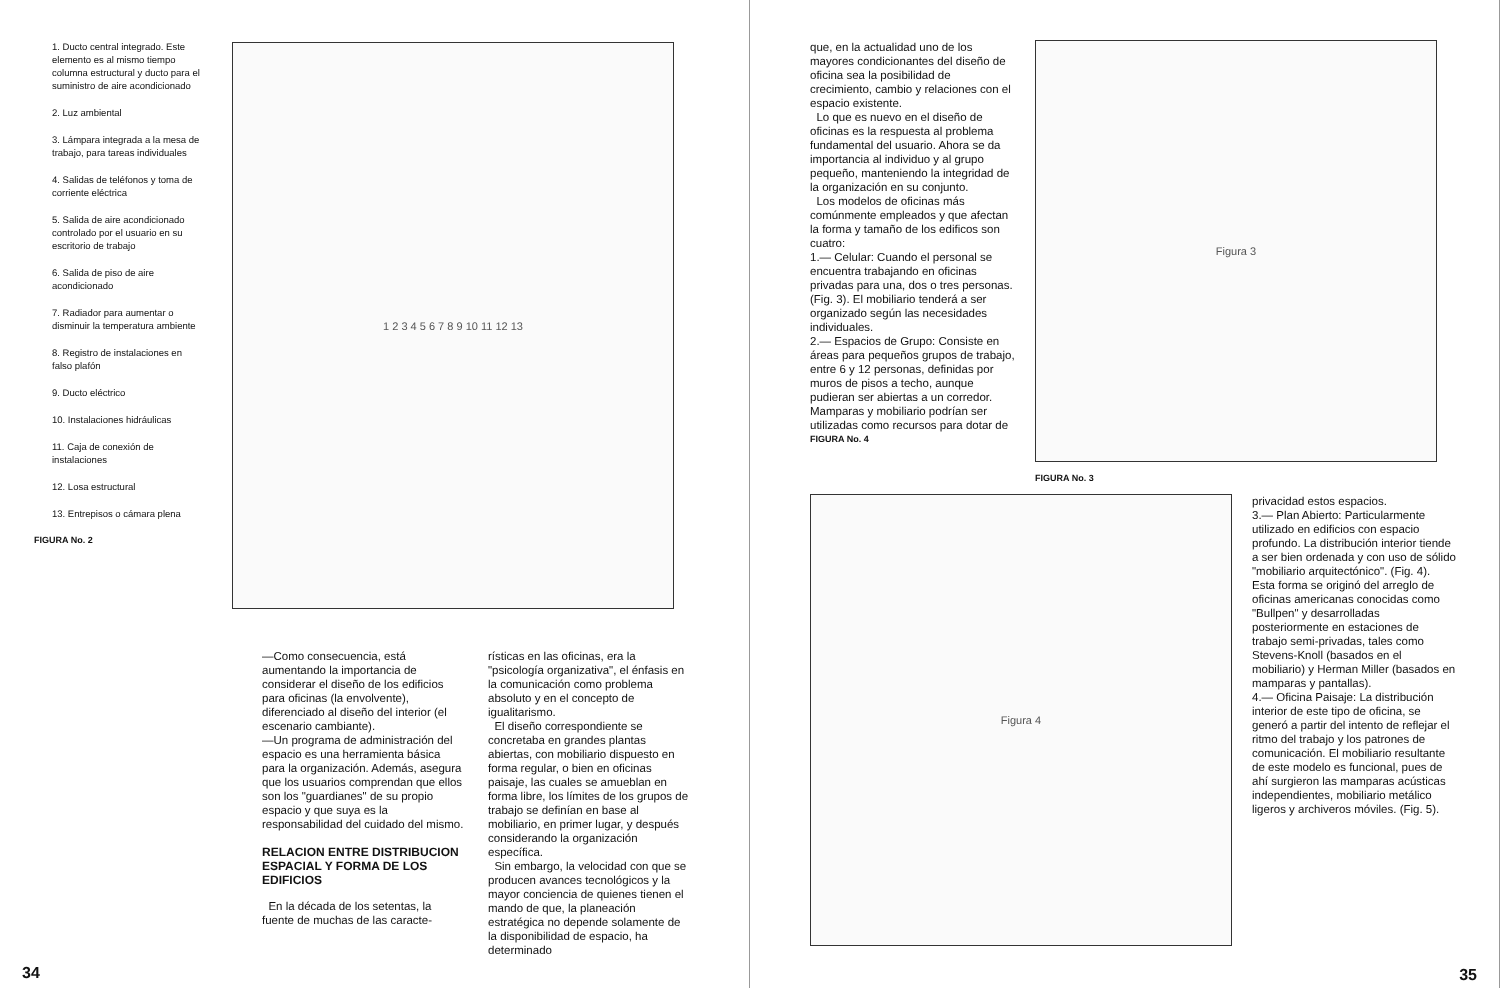1. Ducto central integrado. Este elemento es al mismo tiempo columna estructural y ducto para el suministro de aire acondicionado
2. Luz ambiental
3. Lámpara integrada a la mesa de trabajo, para tareas individuales
4. Salidas de teléfonos y toma de corriente eléctrica
5. Salida de aire acondicionado controlado por el usuario en su escritorio de trabajo
6. Salida de piso de aire acondicionado
7. Radiador para aumentar o disminuir la temperatura ambiente
8. Registro de instalaciones en falso plafón
9. Ducto eléctrico
10. Instalaciones hidráulicas
11. Caja de conexión de instalaciones
12. Losa estructural
13. Entrepisos o cámara plena
FIGURA No. 2
1 2 3 4 5 6 7 8 9 10 11 12 13
—Como consecuencia, está aumentando la importancia de considerar el diseño de los edificios para oficinas (la envolvente), diferenciado al diseño del interior (el escenario cambiante).
—Un programa de administración del espacio es una herramienta básica para la organización. Además, asegura que los usuarios comprendan que ellos son los "guardianes" de su propio espacio y que suya es la responsabilidad del cuidado del mismo.
RELACION ENTRE DISTRIBUCION ESPACIAL Y FORMA DE LOS EDIFICIOS
En la década de los setentas, la fuente de muchas de las caracte-
rísticas en las oficinas, era la "psicología organizativa", el énfasis en la comunicación como problema absoluto y en el concepto de igualitarismo.
El diseño correspondiente se concretaba en grandes plantas abiertas, con mobiliario dispuesto en forma regular, o bien en oficinas paisaje, las cuales se amueblan en forma libre, los límites de los grupos de trabajo se definían en base al mobiliario, en primer lugar, y después considerando la organización específica.
Sin embargo, la velocidad con que se producen avances tecnológicos y la mayor conciencia de quienes tienen el mando de que, la planeación estratégica no depende solamente de la disponibilidad de espacio, ha determinado
34
que, en la actualidad uno de los mayores condicionantes del diseño de oficina sea la posibilidad de crecimiento, cambio y relaciones con el espacio existente.
Lo que es nuevo en el diseño de oficinas es la respuesta al problema fundamental del usuario. Ahora se da importancia al individuo y al grupo pequeño, manteniendo la integridad de la organización en su conjunto.
Los modelos de oficinas más comúnmente empleados y que afectan la forma y tamaño de los edificos son cuatro:
1.— Celular: Cuando el personal se encuentra trabajando en oficinas privadas para una, dos o tres personas. (Fig. 3). El mobiliario tenderá a ser organizado según las necesidades individuales.
2.— Espacios de Grupo: Consiste en áreas para pequeños grupos de trabajo, entre 6 y 12 personas, definidas por muros de pisos a techo, aunque pudieran ser abiertas a un corredor. Mamparas y mobiliario podrían ser utilizadas como recursos para dotar de
FIGURA No. 4
Figura 3
FIGURA No. 3
Figura 4
privacidad estos espacios.
3.— Plan Abierto: Particularmente utilizado en edificios con espacio profundo. La distribución interior tiende a ser bien ordenada y con uso de sólido "mobiliario arquitectónico". (Fig. 4).
Esta forma se originó del arreglo de oficinas americanas conocidas como "Bullpen" y desarrolladas posteriormente en estaciones de trabajo semi-privadas, tales como Stevens-Knoll (basados en el mobiliario) y Herman Miller (basados en mamparas y pantallas).
4.— Oficina Paisaje: La distribución interior de este tipo de oficina, se generó a partir del intento de reflejar el ritmo del trabajo y los patrones de comunicación. El mobiliario resultante de este modelo es funcional, pues de ahí surgieron las mamparas acústicas independientes, mobiliario metálico ligeros y archiveros móviles. (Fig. 5).
35